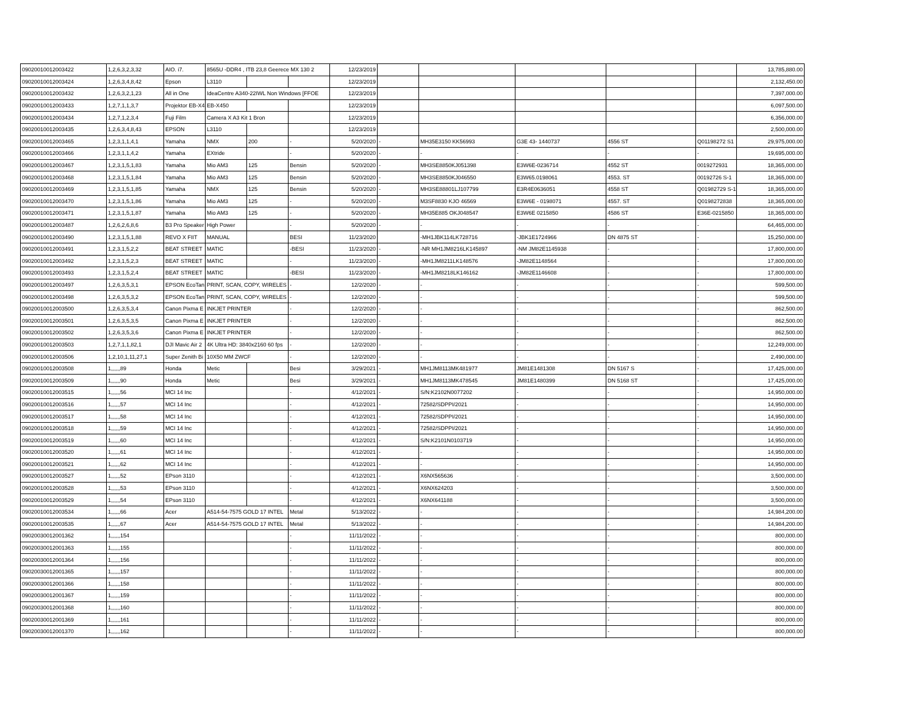| 09020010012003422 | 1,2,6,3,2,3,32 | AIO. i7. | 8565U -DDR4 , ITB 23,8 Geerece MX 130 2 | | | 12/23/2019 | | | | | | 13,785,880.00 |
| 09020010012003424 | 1,2,6,3,4,8,42 | Epson | L3110 | | | 12/23/2019 | | | | | | 2,132,450.00 |
| 09020010012003432 | 1,2,6,3,2,1,23 | All in One | IdeaCentre A340-22IWL Non Windows [FFOE | | | 12/23/2019 | | | | | | 7,397,000.00 |
| 09020010012003433 | 1,2,7,1,1,3,7 | Projektor EB-X4 | EB-X450 | | | 12/23/2019 | | | | | | 6,097,500.00 |
| 09020010012003434 | 1,2,7,1,2,3,4 | Fuji Film | Camera X A3 Kit 1 Bron | | | 12/23/2019 | | | | | | 6,356,000.00 |
| 09020010012003435 | 1,2,6,3,4,8,43 | EPSON | L3110 | | | 12/23/2019 | | | | | | 2,500,000.00 |
| 09020010012003465 | 1,2,3,1,1,4,1 | Yamaha | NMX | 200 | - | 5/20/2020 | - | MH35E3150 KK56993 | G3E 43- 1440737 | 4556 ST | Q01198272 S1 | 29,975,000.00 |
| 09020010012003466 | 1,2,3,1,1,4,2 | Yamaha | EXtride | | - | 5/20/2020 | - | - | - | - | - | 19,695,000.00 |
| 09020010012003467 | 1,2,3,1,5,1,83 | Yamaha | Mio AM3 | 125 | Bensin | 5/20/2020 | - | MH3SE8850KJ051398 | E3W6E-0236714 | 4552 ST | 0019272931 | 18,365,000.00 |
| 09020010012003468 | 1,2,3,1,5,1,84 | Yamaha | Mio AM3 | 125 | Bensin | 5/20/2020 | - | MH3SE8850KJ046550 | E3W65.0198061 | 4553. ST | 00192726 S-1 | 18,365,000.00 |
| 09020010012003469 | 1,2,3,1,5,1,85 | Yamaha | NMX | 125 | Bensin | 5/20/2020 | - | MH3SE88801LJ107799 | E3R4E0636051 | 4558 ST | Q01982729 S-1 | 18,365,000.00 |
| 09020010012003470 | 1,2,3,1,5,1,86 | Yamaha | Mio AM3 | 125 | - | 5/20/2020 | - | M3SF8830 KJO 46569 | E3W6E - 0198071 | 4557. ST | Q0198272838 | 18,365,000.00 |
| 09020010012003471 | 1,2,3,1,5,1,87 | Yamaha | Mio AM3 | 125 | - | 5/20/2020 | - | MH35E885 OKJ048547 | E3W6E 0215850 | 4586 ST | E36E-0215850 | 18,365,000.00 |
| 09020010012003487 | 1,2,6,2,6,8,6 | B3 Pro Speaker | High Power | | - | 5/20/2020 | - | - | - | - | - | 64,465,000.00 |
| 09020010012003490 | 1,2,3,1,5,1,88 | REVO X FIIT | MANUAL | | BESI | 11/23/2020 | | -MH1JBK114LK728716 | -JBK1E1724966 | DN 4875 ST | - | 15,250,000.00 |
| 09020010012003491 | 1,2,3,1,5,2,2 | BEAT STREET | MATIC | | -BESI | 11/23/2020 | - | -NR MH1JM8216LK145897 | -NM JM82E1145938 | - | - | 17,800,000.00 |
| 09020010012003492 | 1,2,3,1,5,2,3 | BEAT STREET | MATIC | | - | 11/23/2020 | - | -MH1JM8211LK148576 | -JM82E1148564 | - | - | 17,800,000.00 |
| 09020010012003493 | 1,2,3,1,5,2,4 | BEAT STREET | MATIC | | -BESI | 11/23/2020 | - | -MH1JM8218LK146162 | -JM82E1146608 | - | - | 17,800,000.00 |
| 09020010012003497 | 1,2,6,3,5,3,1 | EPSON EcoTan | PRINT, SCAN, COPY, WIRELES | | - | 12/2/2020 | - | - | - | - | - | 599,500.00 |
| 09020010012003498 | 1,2,6,3,5,3,2 | EPSON EcoTan | PRINT, SCAN, COPY, WIRELES | | - | 12/2/2020 | - | - | - | - | - | 599,500.00 |
| 09020010012003500 | 1,2,6,3,5,3,4 | Canon Pixma E | INKJET PRINTER | | - | 12/2/2020 | - | - | - | - | - | 862,500.00 |
| 09020010012003501 | 1,2,6,3,5,3,5 | Canon Pixma E | INKJET PRINTER | | - | 12/2/2020 | - | - | - | - | - | 862,500.00 |
| 09020010012003502 | 1,2,6,3,5,3,6 | Canon Pixma E | INKJET PRINTER | | - | 12/2/2020 | - | - | - | - | - | 862,500.00 |
| 09020010012003503 | 1,2,7,1,1,82,1 | DJI Mavic Air 2 | 4K Ultra HD: 3840x2160 60 fps | | - | 12/2/2020 | - | - | - | - | - | 12,249,000.00 |
| 09020010012003506 | 1,2,10,1,11,27,1 | Super Zenith Bi | 10X50 MM ZWCF | | - | 12/2/2020 | - | - | - | - | - | 2,490,000.00 |
| 09020010012003508 | 1,,,,,,89 | Honda | Metic | | Besi | 3/29/2021 | - | MH1JM8113MK481977 | JM81E1481308 | DN 5167 S | - | 17,425,000.00 |
| 09020010012003509 | 1,,,,,,90 | Honda | Metic | | Besi | 3/29/2021 | - | MH1JM8113MK478545 | JM81E1480399 | DN 5168 ST | - | 17,425,000.00 |
| 09020010012003515 | 1,,,,,,56 | MCI 14 Inc | | | - | 4/12/2021 | - | S/N:K2102N0077202 | - | - | - | 14,950,000.00 |
| 09020010012003516 | 1,,,,,,57 | MCI 14 Inc | | | - | 4/12/2021 | - | 72582/SDPPI/2021 | - | - | - | 14,950,000.00 |
| 09020010012003517 | 1,,,,,,58 | MCI 14 Inc | | | - | 4/12/2021 | - | 72582/SDPPI/2021 | - | - | - | 14,950,000.00 |
| 09020010012003518 | 1,,,,,,59 | MCI 14 Inc | | | - | 4/12/2021 | - | 72582/SDPPI/2021 | - | - | - | 14,950,000.00 |
| 09020010012003519 | 1,,,,,,60 | MCI 14 Inc | | | - | 4/12/2021 | - | S/N:K2101N0103719 | - | - | - | 14,950,000.00 |
| 09020010012003520 | 1,,,,,,61 | MCI 14 Inc | | | - | 4/12/2021 | - | - | - | - | - | 14,950,000.00 |
| 09020010012003521 | 1,,,,,,62 | MCI 14 Inc | | | - | 4/12/2021 | - | - | - | - | - | 14,950,000.00 |
| 09020010012003527 | 1,,,,,,52 | EPson 3110 | | | - | 4/12/2021 | - | X6NX565636 | - | - | - | 3,500,000.00 |
| 09020010012003528 | 1,,,,,,53 | EPson 3110 | | | - | 4/12/2021 | - | X6NX624203 | - | - | - | 3,500,000.00 |
| 09020010012003529 | 1,,,,,,54 | EPson 3110 | | | - | 4/12/2021 | - | X6NX641188 | - | - | - | 3,500,000.00 |
| 09020010012003534 | 1,,,,,,66 | Acer | A514-54-7575 GOLD 17 INTEL | | Metal | 5/13/2022 | - | - | - | - | - | 14,984,200.00 |
| 09020010012003535 | 1,,,,,,67 | Acer | A514-54-7575 GOLD 17 INTEL | | Metal | 5/13/2022 | - | - | - | - | - | 14,984,200.00 |
| 09020030012001362 | 1,,,,,,154 | | | | - | 11/11/2022 | - | - | - | - | - | 800,000.00 |
| 09020030012001363 | 1,,,,,,155 | | | | - | 11/11/2022 | - | - | - | - | - | 800,000.00 |
| 09020030012001364 | 1,,,,,,156 | | | | - | 11/11/2022 | - | - | - | - | - | 800,000.00 |
| 09020030012001365 | 1,,,,,,157 | | | | - | 11/11/2022 | - | - | - | - | - | 800,000.00 |
| 09020030012001366 | 1,,,,,,158 | | | | - | 11/11/2022 | - | - | - | - | - | 800,000.00 |
| 09020030012001367 | 1,,,,,,159 | | | | - | 11/11/2022 | - | - | - | - | - | 800,000.00 |
| 09020030012001368 | 1,,,,,,160 | | | | - | 11/11/2022 | - | - | - | - | - | 800,000.00 |
| 09020030012001369 | 1,,,,,,161 | | | | - | 11/11/2022 | - | - | - | - | - | 800,000.00 |
| 09020030012001370 | 1,,,,,,162 | | | | - | 11/11/2022 | - | - | - | - | - | 800,000.00 |